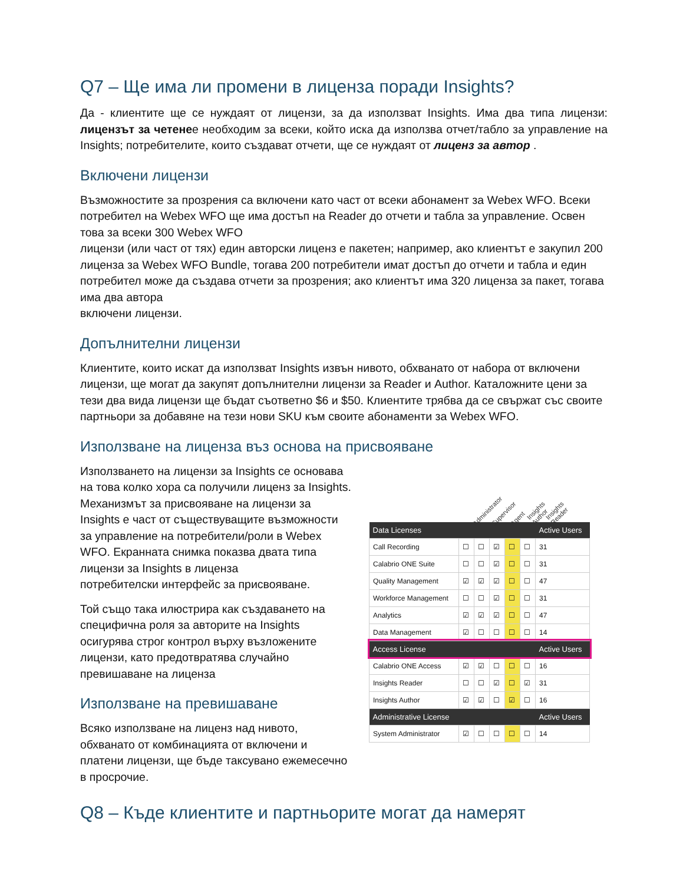Q7 – Ще има ли промени в лиценза поради Insights?
Да - клиентите ще се нуждаят от лицензи, за да използват Insights. Има два типа лицензи: лицензът за четенее необходим за всеки, който иска да използва отчет/табло за управление на Insights; потребителите, които създават отчети, ще се нуждаят от лиценз за автор .
Включени лицензи
Възможностите за прозрения са включени като част от всеки абонамент за Webex WFO. Всеки потребител на Webex WFO ще има достъп на Reader до отчети и табла за управление. Освен това за всеки 300 Webex WFO
лицензи (или част от тях) един авторски лиценз е пакетен; например, ако клиентът е закупил 200 лиценза за Webex WFO Bundle, тогава 200 потребители имат достъп до отчети и табла и един потребител може да създава отчети за прозрения; ако клиентът има 320 лиценза за пакет, тогава има два автора
включени лицензи.
Допълнителни лицензи
Клиентите, които искат да използват Insights извън нивото, обхванато от набора от включени лицензи, ще могат да закупят допълнителни лицензи за Reader и Author. Каталожните цени за тези два вида лицензи ще бъдат съответно $6 и $50. Клиентите трябва да се свържат със своите партньори за добавяне на тези нови SKU към своите абонаменти за Webex WFO.
Използване на лиценза въз основа на присвояване
Използването на лицензи за Insights се основава на това колко хора са получили лиценз за Insights. Механизмът за присвояване на лицензи за Insights е част от съществуващите възможности за управление на потребители/роли в Webex WFO. Екранната снимка показва двата типа лицензи за Insights в лиценза
потребителски интерфейс за присвояване.
Той също така илюстрира как създаването на специфична роля за авторите на Insights осигурява строг контрол върху възложените лицензи, като предотвратява случайно превишаване на лиценза
Използване на превишаване
Всяко използване на лиценз над нивото, обхванато от комбинацията от включени и платени лицензи, ще бъде таксувано ежемесечно в просрочие.
Administrator Supervisor Agent Insights Author Insights Reader
| Data Licenses | | | | | | Active Users |
| --- | --- | --- | --- | --- | --- | --- |
| Call Recording | ☐ | ☐ | ☑ | ☐ | ☐ | 31 |
| Calabrio ONE Suite | ☐ | ☐ | ☑ | ☐ | ☐ | 31 |
| Quality Management | ☑ | ☑ | ☑ | ☐ | ☐ | 47 |
| Workforce Management | ☐ | ☐ | ☑ | ☐ | ☐ | 31 |
| Analytics | ☑ | ☑ | ☑ | ☐ | ☐ | 47 |
| Data Management | ☑ | ☐ | ☐ | ☐ | ☐ | 14 |
| Access License | | | | | | Active Users |
| Calabrio ONE Access | ☑ | ☑ | ☐ | ☐ | ☐ | 16 |
| Insights Reader | ☐ | ☐ | ☑ | ☐ | ☑ | 31 |
| Insights Author | ☑ | ☑ | ☐ | ☑ | ☐ | 16 |
| Administrative License | | | | | | Active Users |
| System Administrator | ☑ | ☐ | ☐ | ☐ | ☐ | 14 |
Q8 – Къде клиентите и партньорите могат да намерят